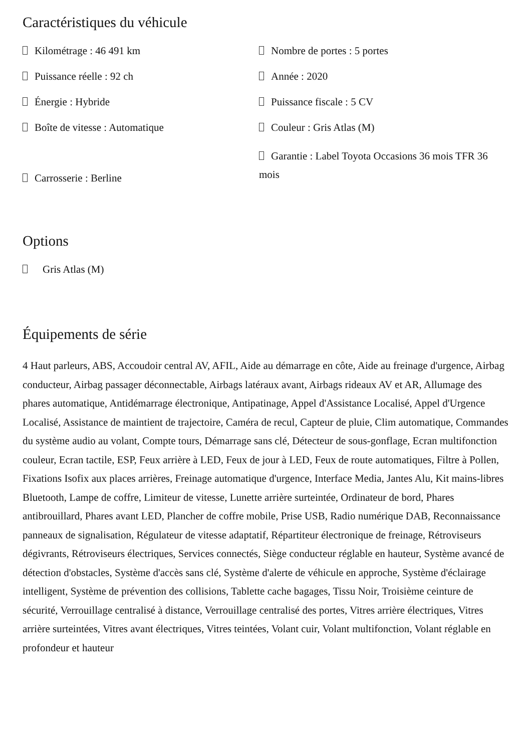Caractéristiques du véhicule
Kilométrage : 46 491 km
Puissance réelle : 92 ch
Énergie : Hybride
Boîte de vitesse : Automatique
Carrosserie : Berline
Nombre de portes : 5 portes
Année : 2020
Puissance fiscale : 5 CV
Couleur : Gris Atlas (M)
Garantie : Label Toyota Occasions 36 mois TFR 36 mois
Options
Gris Atlas (M)
Équipements de série
4 Haut parleurs, ABS, Accoudoir central AV, AFIL, Aide au démarrage en côte, Aide au freinage d'urgence, Airbag conducteur, Airbag passager déconnectable, Airbags latéraux avant, Airbags rideaux AV et AR, Allumage des phares automatique, Antidémarrage électronique, Antipatinage, Appel d'Assistance Localisé, Appel d'Urgence Localisé, Assistance de maintient de trajectoire, Caméra de recul, Capteur de pluie, Clim automatique, Commandes du système audio au volant, Compte tours, Démarrage sans clé, Détecteur de sous-gonflage, Ecran multifonction couleur, Ecran tactile, ESP, Feux arrière à LED, Feux de jour à LED, Feux de route automatiques, Filtre à Pollen, Fixations Isofix aux places arrières, Freinage automatique d'urgence, Interface Media, Jantes Alu, Kit mains-libres Bluetooth, Lampe de coffre, Limiteur de vitesse, Lunette arrière surteintée, Ordinateur de bord, Phares antibrouillard, Phares avant LED, Plancher de coffre mobile, Prise USB, Radio numérique DAB, Reconnaissance panneaux de signalisation, Régulateur de vitesse adaptatif, Répartiteur électronique de freinage, Rétroviseurs dégivrants, Rétroviseurs électriques, Services connectés, Siège conducteur réglable en hauteur, Système avancé de détection d'obstacles, Système d'accès sans clé, Système d'alerte de véhicule en approche, Système d'éclairage intelligent, Système de prévention des collisions, Tablette cache bagages, Tissu Noir, Troisième ceinture de sécurité, Verrouillage centralisé à distance, Verrouillage centralisé des portes, Vitres arrière électriques, Vitres arrière surteintées, Vitres avant électriques, Vitres teintées, Volant cuir, Volant multifonction, Volant réglable en profondeur et hauteur